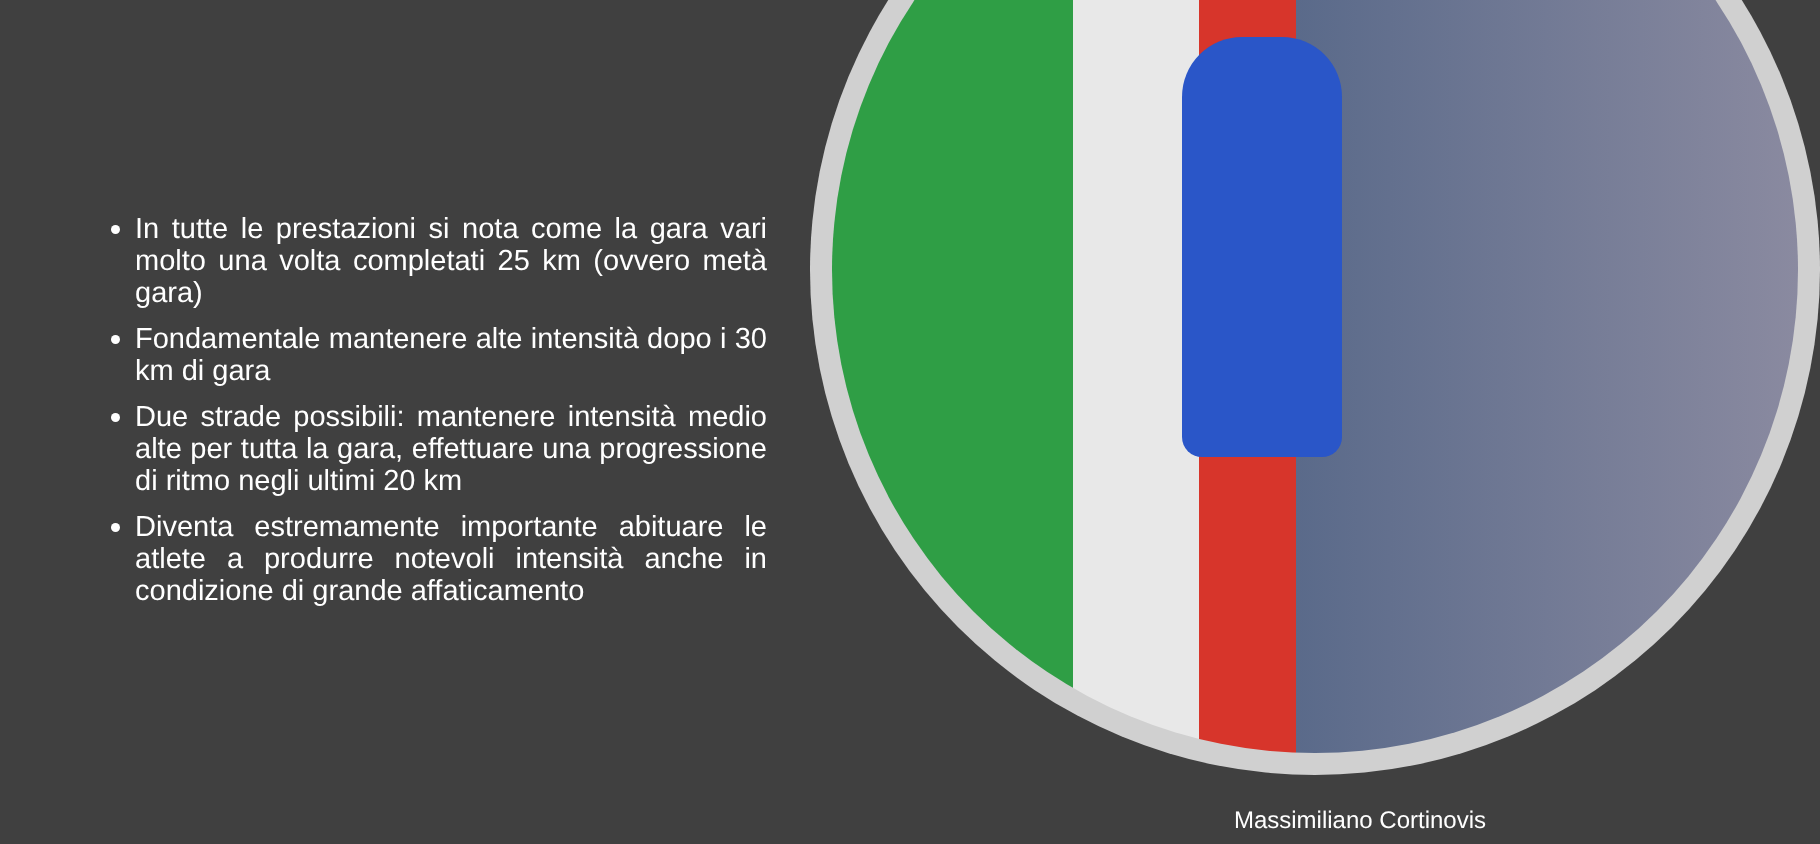In tutte le prestazioni si nota come la gara vari molto una volta completati 25 km (ovvero metà gara)
Fondamentale mantenere alte intensità dopo i 30 km di gara
Due strade possibili: mantenere intensità medio alte per tutta la gara, effettuare una progressione di ritmo negli ultimi 20 km
Diventa estremamente importante abituare le atlete a produrre notevoli intensità anche in condizione di grande affaticamento
Massimiliano Cortinovis